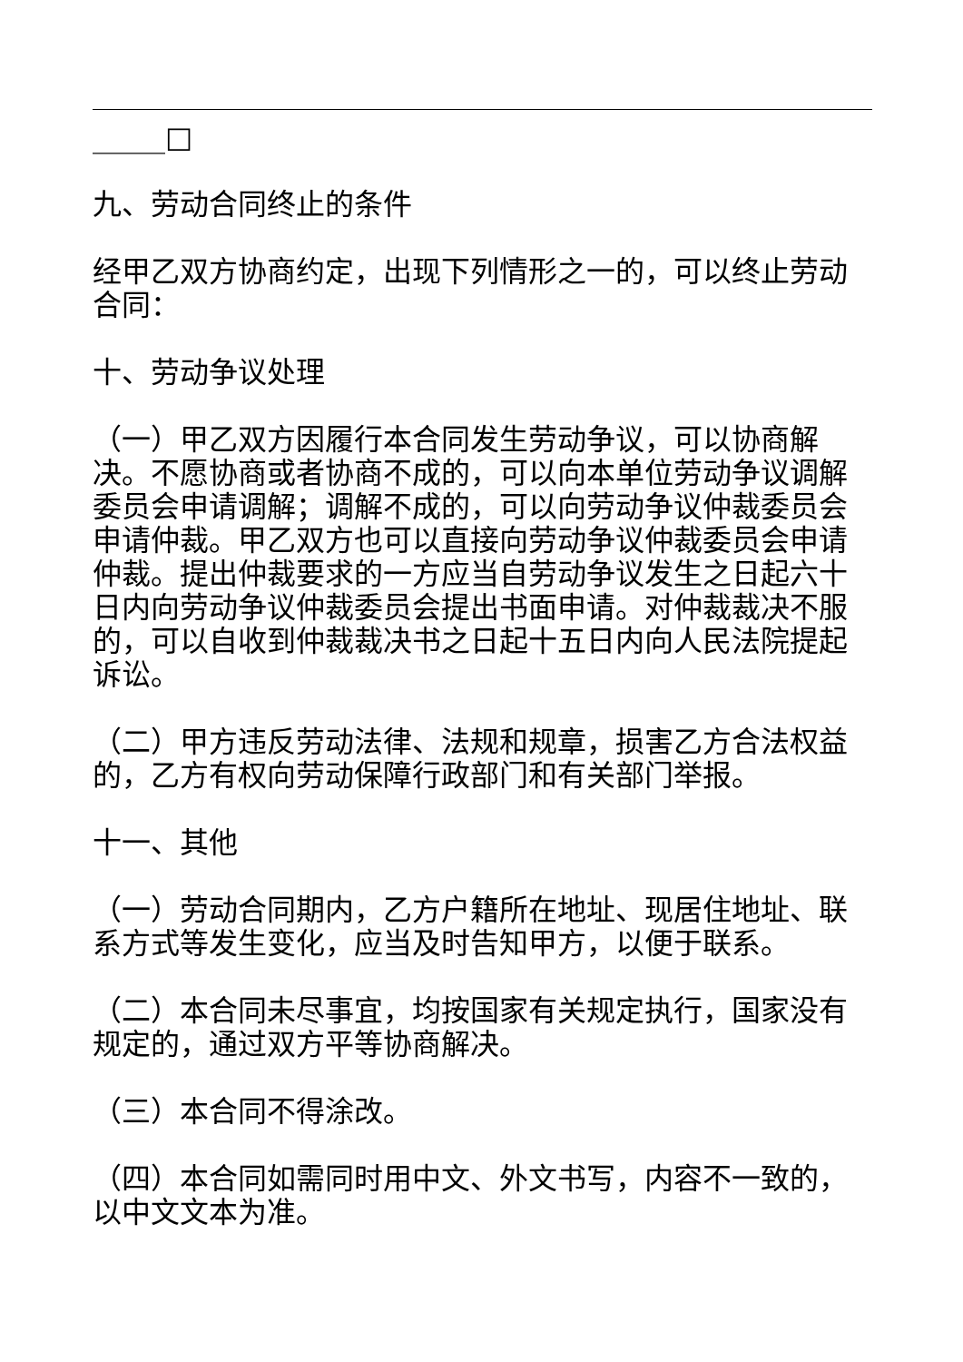_____□
九、劳动合同终止的条件
经甲乙双方协商约定，出现下列情形之一的，可以终止劳动合同：
十、劳动争议处理
（一）甲乙双方因履行本合同发生劳动争议，可以协商解决。不愿协商或者协商不成的，可以向本单位劳动争议调解委员会申请调解；调解不成的，可以向劳动争议仲裁委员会申请仲裁。甲乙双方也可以直接向劳动争议仲裁委员会申请仲裁。提出仲裁要求的一方应当自劳动争议发生之日起六十日内向劳动争议仲裁委员会提出书面申请。对仲裁裁决不服的，可以自收到仲裁裁决书之日起十五日内向人民法院提起诉讼。
（二）甲方违反劳动法律、法规和规章，损害乙方合法权益的，乙方有权向劳动保障行政部门和有关部门举报。
十一、其他
（一）劳动合同期内，乙方户籍所在地址、现居住地址、联系方式等发生变化，应当及时告知甲方，以便于联系。
（二）本合同未尽事宜，均按国家有关规定执行，国家没有规定的，通过双方平等协商解决。
（三）本合同不得涂改。
（四）本合同如需同时用中文、外文书写，内容不一致的，以中文文本为准。